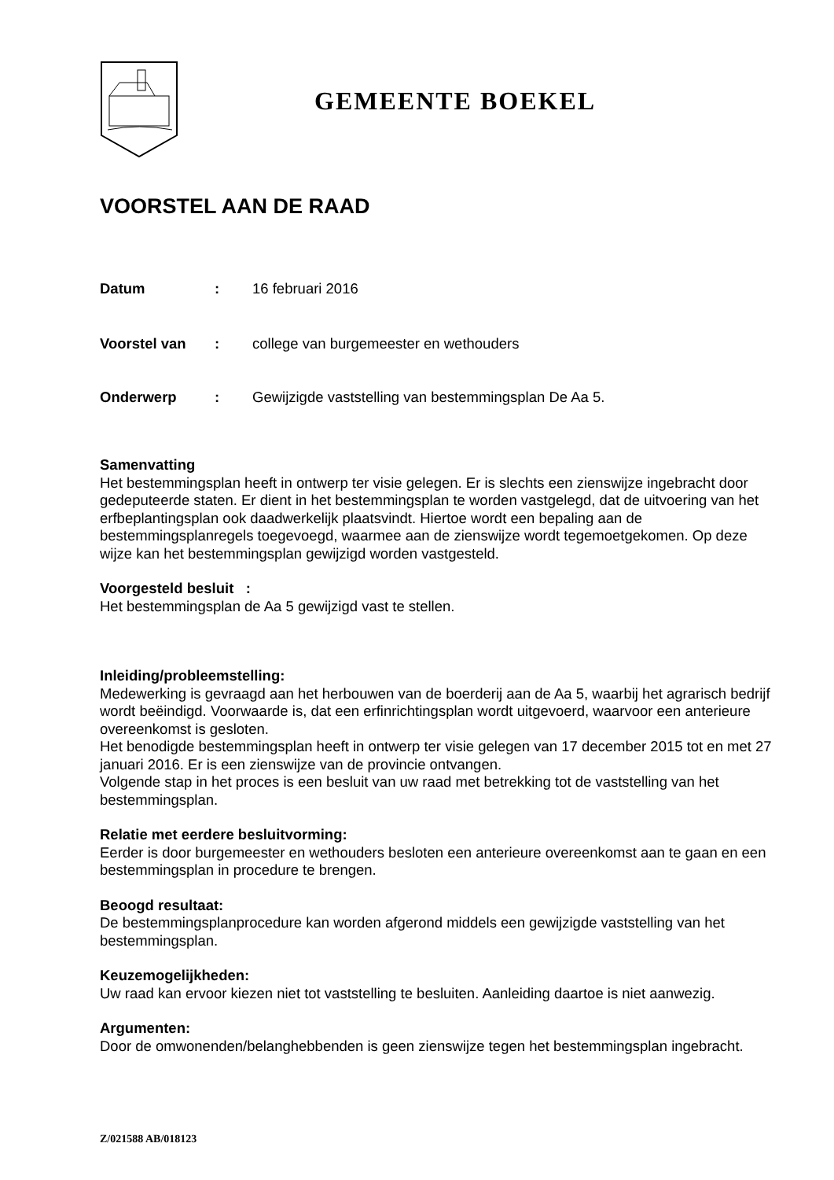GEMEENTE BOEKEL
VOORSTEL AAN DE RAAD
Datum : 16 februari 2016
Voorstel van : college van burgemeester en wethouders
Onderwerp : Gewijzigde vaststelling van bestemmingsplan De Aa 5.
Samenvatting
Het bestemmingsplan heeft in ontwerp ter visie gelegen. Er is slechts een zienswijze ingebracht door gedeputeerde staten. Er dient in het bestemmingsplan te worden vastgelegd, dat de uitvoering van het erfbeplantingsplan ook daadwerkelijk plaatsvindt. Hiertoe wordt een bepaling aan de bestemmingsplanregels toegevoegd, waarmee aan de zienswijze wordt tegemoetgekomen. Op deze wijze kan het bestemmingsplan gewijzigd worden vastgesteld.
Voorgesteld besluit :
Het bestemmingsplan de Aa 5 gewijzigd vast te stellen.
Inleiding/probleemstelling:
Medewerking is gevraagd aan het herbouwen van de boerderij aan de Aa 5, waarbij het agrarisch bedrijf wordt beëindigd. Voorwaarde is, dat een erfinrichtingsplan wordt uitgevoerd, waarvoor een anterieure overeenkomst is gesloten.
Het benodigde bestemmingsplan heeft in ontwerp ter visie gelegen van 17 december 2015 tot en met 27 januari 2016. Er is een zienswijze van de provincie ontvangen.
Volgende stap in het proces is een besluit van uw raad met betrekking tot de vaststelling van het bestemmingsplan.
Relatie met eerdere besluitvorming:
Eerder is door burgemeester en wethouders besloten een anterieure overeenkomst aan te gaan en een bestemmingsplan in procedure te brengen.
Beoogd resultaat:
De bestemmingsplanprocedure kan worden afgerond middels een gewijzigde vaststelling van het bestemmingsplan.
Keuzemogelijkheden:
Uw raad kan ervoor kiezen niet tot vaststelling te besluiten. Aanleiding daartoe is niet aanwezig.
Argumenten:
Door de omwonenden/belanghebbenden is geen zienswijze tegen het bestemmingsplan ingebracht.
Z/021588 AB/018123